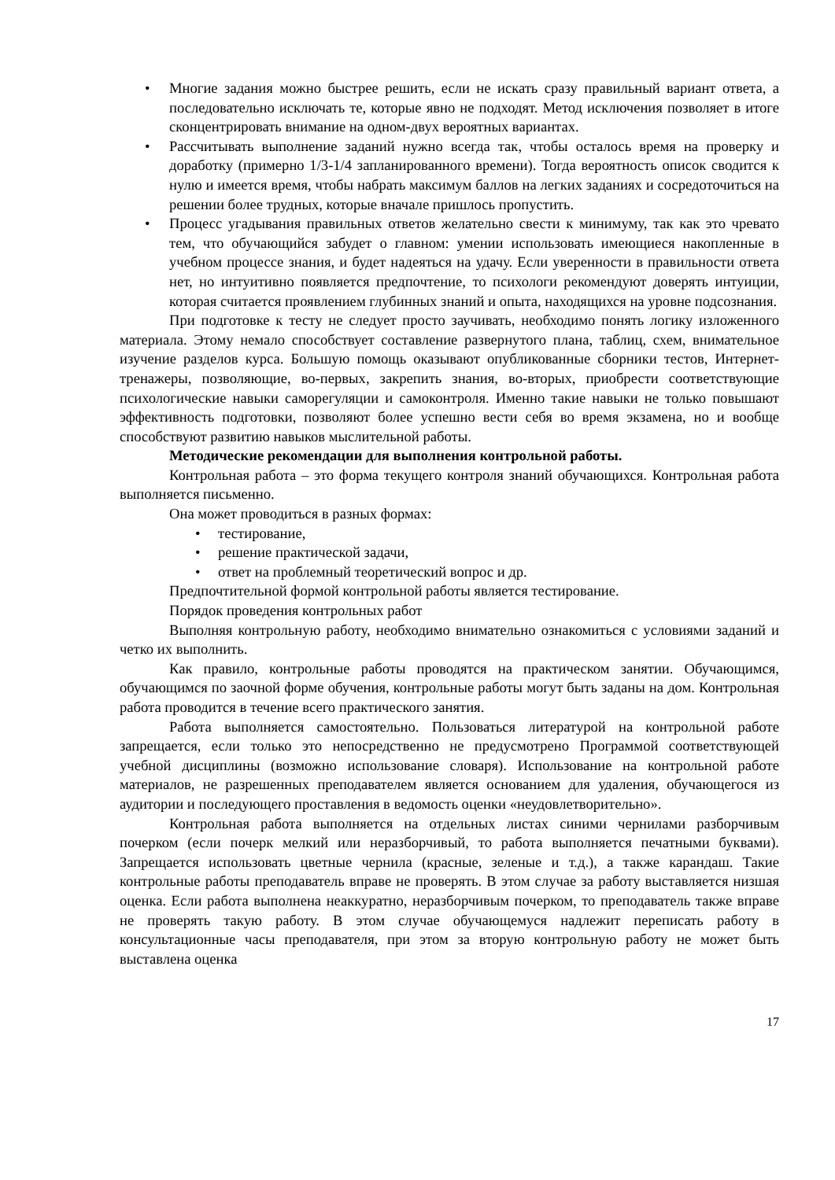• Многие задания можно быстрее решить, если не искать сразу правильный вариант ответа, а последовательно исключать те, которые явно не подходят. Метод исключения позволяет в итоге сконцентрировать внимание на одном-двух вероятных вариантах.
• Рассчитывать выполнение заданий нужно всегда так, чтобы осталось время на проверку и доработку (примерно 1/3-1/4 запланированного времени). Тогда вероятность описок сводится к нулю и имеется время, чтобы набрать максимум баллов на легких заданиях и сосредоточиться на решении более трудных, которые вначале пришлось пропустить.
• Процесс угадывания правильных ответов желательно свести к минимуму, так как это чревато тем, что обучающийся забудет о главном: умении использовать имеющиеся накопленные в учебном процессе знания, и будет надеяться на удачу. Если уверенности в правильности ответа нет, но интуитивно появляется предпочтение, то психологи рекомендуют доверять интуиции, которая считается проявлением глубинных знаний и опыта, находящихся на уровне подсознания.
При подготовке к тесту не следует просто заучивать, необходимо понять логику изложенного материала. Этому немало способствует составление развернутого плана, таблиц, схем, внимательное изучение разделов курса. Большую помощь оказывают опубликованные сборники тестов, Интернет-тренажеры, позволяющие, во-первых, закрепить знания, во-вторых, приобрести соответствующие психологические навыки саморегуляции и самоконтроля. Именно такие навыки не только повышают эффективность подготовки, позволяют более успешно вести себя во время экзамена, но и вообще способствуют развитию навыков мыслительной работы.
Методические рекомендации для выполнения контрольной работы.
Контрольная работа – это форма текущего контроля знаний обучающихся. Контрольная работа выполняется письменно.
Она может проводиться в разных формах:
• тестирование,
• решение практической задачи,
• ответ на проблемный теоретический вопрос и др.
Предпочтительной формой контрольной работы является тестирование.
Порядок проведения контрольных работ
Выполняя контрольную работу, необходимо внимательно ознакомиться с условиями заданий и четко их выполнить.
Как правило, контрольные работы проводятся на практическом занятии. Обучающимся, обучающимся по заочной форме обучения, контрольные работы могут быть заданы на дом. Контрольная работа проводится в течение всего практического занятия.
Работа выполняется самостоятельно. Пользоваться литературой на контрольной работе запрещается, если только это непосредственно не предусмотрено Программой соответствующей учебной дисциплины (возможно использование словаря). Использование на контрольной работе материалов, не разрешенных преподавателем является основанием для удаления, обучающегося из аудитории и последующего проставления в ведомость оценки «неудовлетворительно».
Контрольная работа выполняется на отдельных листах синими чернилами разборчивым почерком (если почерк мелкий или неразборчивый, то работа выполняется печатными буквами). Запрещается использовать цветные чернила (красные, зеленые и т.д.), а также карандаш. Такие контрольные работы преподаватель вправе не проверять. В этом случае за работу выставляется низшая оценка. Если работа выполнена неаккуратно, неразборчивым почерком, то преподаватель также вправе не проверять такую работу. В этом случае обучающемуся надлежит переписать работу в консультационные часы преподавателя, при этом за вторую контрольную работу не может быть выставлена оценка
17